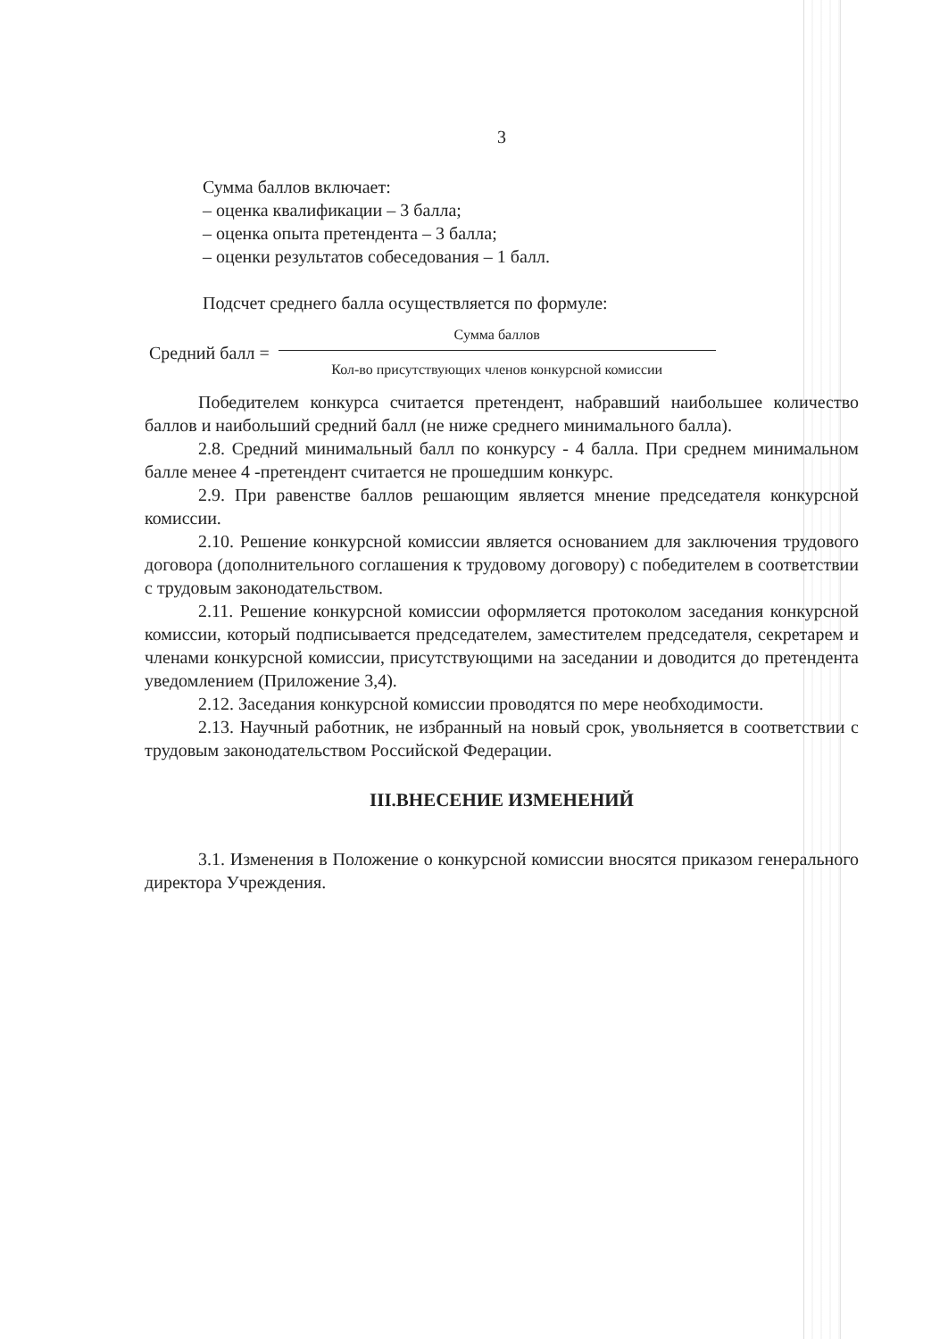3
Сумма баллов включает:
– оценка квалификации – 3 балла;
– оценка опыта претендента – 3 балла;
– оценки результатов собеседования – 1 балл.
Подсчет среднего балла осуществляется по формуле:
Средний балл =
Сумма баллов
Кол-во присутствующих членов конкурсной комиссии
Победителем конкурса считается претендент, набравший наибольшее количество баллов и наибольший средний балл (не ниже среднего минимального балла).
2.8. Средний минимальный балл по конкурсу - 4 балла. При среднем минимальном балле менее 4 -претендент считается не прошедшим конкурс.
2.9. При равенстве баллов решающим является мнение председателя конкурсной комиссии.
2.10. Решение конкурсной комиссии является основанием для заключения трудового договора (дополнительного соглашения к трудовому договору) с победителем в соответствии с трудовым законодательством.
2.11. Решение конкурсной комиссии оформляется протоколом заседания конкурсной комиссии, который подписывается председателем, заместителем председателя, секретарем и членами конкурсной комиссии, присутствующими на заседании и доводится до претендента уведомлением (Приложение 3,4).
2.12. Заседания конкурсной комиссии проводятся по мере необходимости.
2.13. Научный работник, не избранный на новый срок, увольняется в соответствии с трудовым законодательством Российской Федерации.
III.ВНЕСЕНИЕ ИЗМЕНЕНИЙ
3.1. Изменения в Положение о конкурсной комиссии вносятся приказом генерального директора Учреждения.